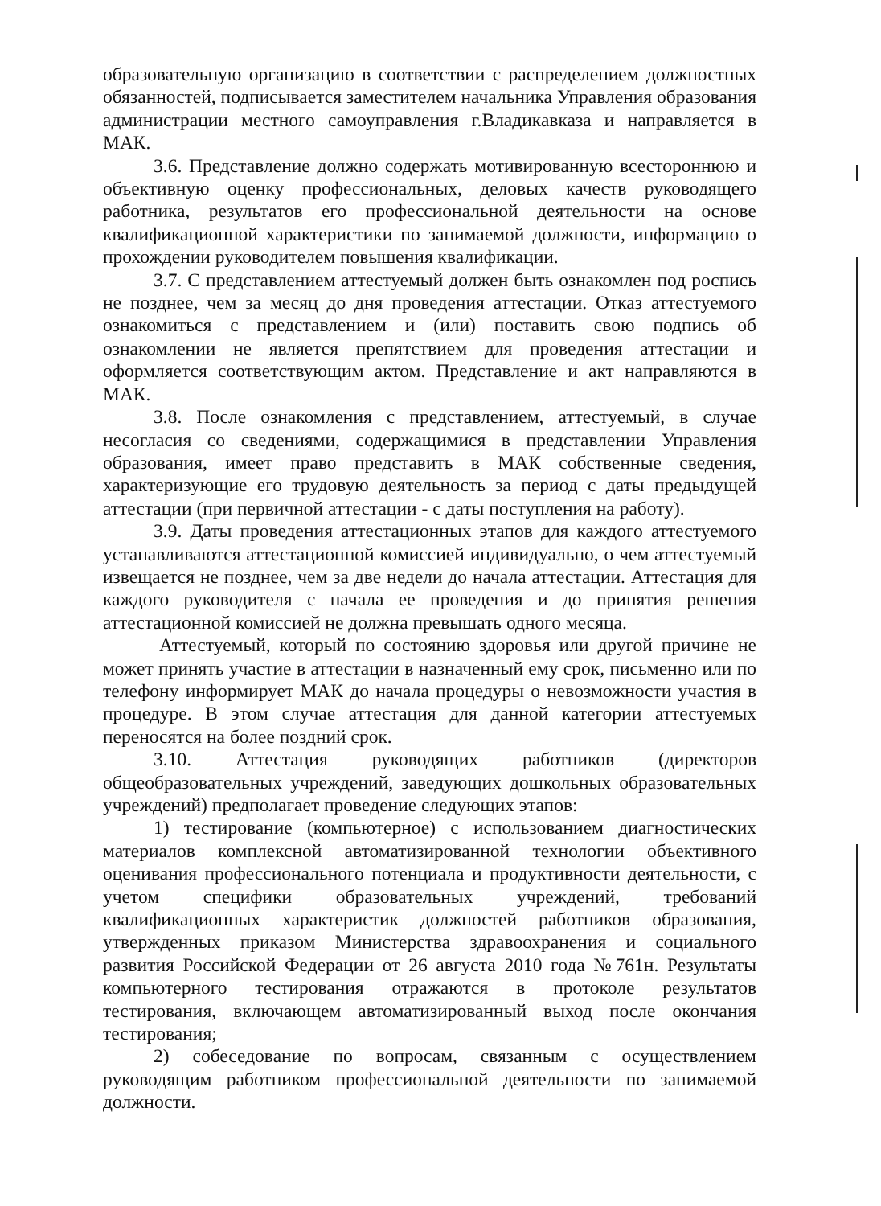образовательную организацию в соответствии с распределением должностных обязанностей, подписывается заместителем начальника Управления образования администрации местного самоуправления г.Владикавказа и направляется в МАК.
3.6. Представление должно содержать мотивированную всестороннюю и объективную оценку профессиональных, деловых качеств руководящего работника, результатов его профессиональной деятельности на основе квалификационной характеристики по занимаемой должности, информацию о прохождении руководителем повышения квалификации.
3.7. С представлением аттестуемый должен быть ознакомлен под роспись не позднее, чем за месяц до дня проведения аттестации. Отказ аттестуемого ознакомиться с представлением и (или) поставить свою подпись об ознакомлении не является препятствием для проведения аттестации и оформляется соответствующим актом. Представление и акт направляются в МАК.
3.8. После ознакомления с представлением, аттестуемый, в случае несогласия со сведениями, содержащимися в представлении Управления образования, имеет право представить в МАК собственные сведения, характеризующие его трудовую деятельность за период с даты предыдущей аттестации (при первичной аттестации - с даты поступления на работу).
3.9. Даты проведения аттестационных этапов для каждого аттестуемого устанавливаются аттестационной комиссией индивидуально, о чем аттестуемый извещается не позднее, чем за две недели до начала аттестации. Аттестация для каждого руководителя с начала ее проведения и до принятия решения аттестационной комиссией не должна превышать одного месяца.
Аттестуемый, который по состоянию здоровья или другой причине не может принять участие в аттестации в назначенный ему срок, письменно или по телефону информирует МАК до начала процедуры о невозможности участия в процедуре. В этом случае аттестация для данной категории аттестуемых переносятся на более поздний срок.
3.10. Аттестация руководящих работников (директоров общеобразовательных учреждений, заведующих дошкольных образовательных учреждений) предполагает проведение следующих этапов:
1) тестирование (компьютерное) с использованием диагностических материалов комплексной автоматизированной технологии объективного оценивания профессионального потенциала и продуктивности деятельности, с учетом специфики образовательных учреждений, требований квалификационных характеристик должностей работников образования, утвержденных приказом Министерства здравоохранения и социального развития Российской Федерации от 26 августа 2010 года №761н. Результаты компьютерного тестирования отражаются в протоколе результатов тестирования, включающем автоматизированный выход после окончания тестирования;
2) собеседование по вопросам, связанным с осуществлением руководящим работником профессиональной деятельности по занимаемой должности.